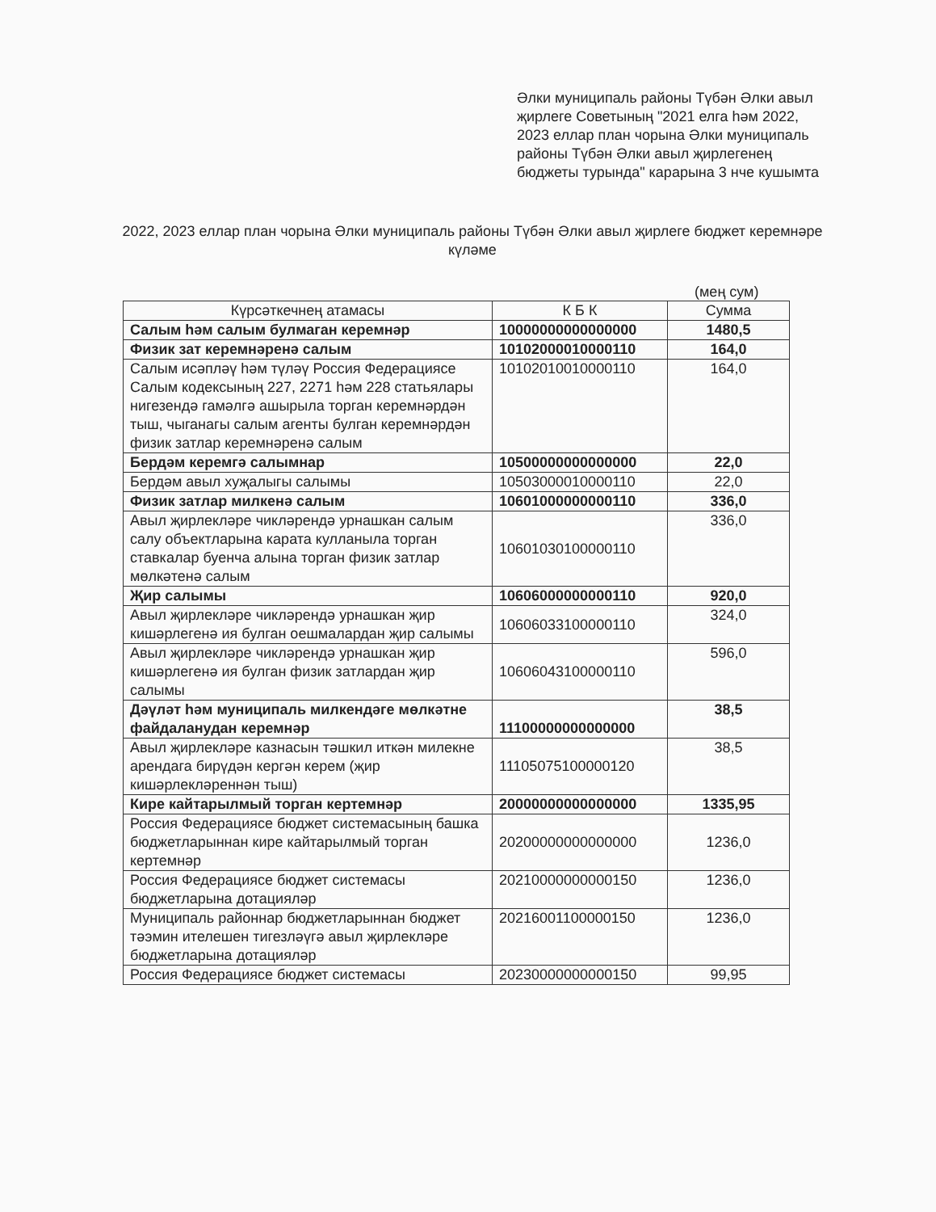Әлки муниципаль районы Түбән Әлки авыл җирлеге Советының "2021 елга һәм 2022, 2023 еллар план чорына Әлки муниципаль районы Түбән Әлки авыл җирлегенең бюджеты турында" карарына 3 нче кушымта
2022, 2023 еллар план чорына Әлки муниципаль районы Түбән Әлки авыл җирлеге бюджет керемнәре күләме
(мең сум)
| Күрсәткечнең атамасы | К Б К | Сумма |
| --- | --- | --- |
| Салым һәм салым булмаган керемнәр | 10000000000000000 | 1480,5 |
| Физик зат керемнәренә салым | 10102000010000110 | 164,0 |
| Салым исәплә­ү һәм түләү Россия Федерациясе Салым кодексының 227, 2271 һәм 228 статьялары нигезендә гамәлгә ашырыла торган керемнәрдән тыш, чыганагы салым агенты булган керемнәрдән физик затлар керемнәренә салым | 10102010010000110 | 164,0 |
| Бердәм керемгә салымнар | 10500000000000000 | 22,0 |
| Бердәм авыл хуҗалыгы салымы | 10503000010000110 | 22,0 |
| Физик затлар милкенә салым | 10601000000000110 | 336,0 |
| Авыл җирлекләре чикләрендә урнашкан салым салу объектларына карата кулланыла торган ставкалар буенча алына торган физик затлар мөлкәтенә салым | 10601030100000110 | 336,0 |
| Җир салымы | 10606000000000110 | 920,0 |
| Авыл җирлекләре чикләрендә урнашкан җир кишәрлегенә ия булган оешмалардан җир салымы | 10606033100000110 | 324,0 |
| Авыл җирлекләре чикләрендә урнашкан җир кишәрлегенә ия булган физик затлардан җир салымы | 10606043100000110 | 596,0 |
| Дәүләт һәм муниципаль милкендәге мөлкәтне файдаланудан керемнәр | 11100000000000000 | 38,5 |
| Авыл җирлекләре казнасын тәшкил иткән милекне арендага бирүдән кергән керем (җир кишәрлекләреннән тыш) | 11105075100000120 | 38,5 |
| Кире кайтарылмый торган кертемнәр | 20000000000000000 | 1335,95 |
| Россия Федерациясе бюджет системасының башка бюджетларыннан кире кайтарылмый торган кертемнәр | 20200000000000000 | 1236,0 |
| Россия Федерациясе бюджет системасы бюджетларына дотацияләр | 20210000000000150 | 1236,0 |
| Муниципаль районнар бюджетларыннан бюджет тәэмин ителешен тигезләүгә авыл җирлекләре бюджетларына дотацияләр | 20216001100000150 | 1236,0 |
| Россия Федерациясе бюджет системасы | 20230000000000150 | 99,95 |